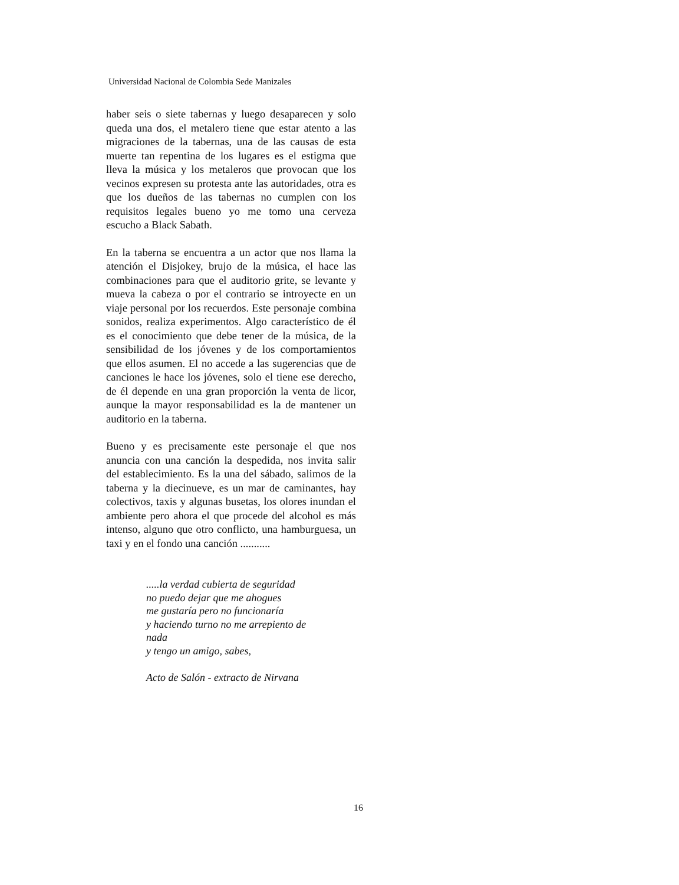Universidad Nacional de Colombia Sede Manizales
haber seis o siete tabernas y luego desaparecen y solo queda una dos, el metalero tiene que estar atento a las migraciones de la tabernas, una de las causas de esta muerte tan repentina de los lugares es el estigma que lleva la música y los metaleros que provocan que los vecinos expresen su protesta ante las autoridades, otra es que los dueños de las tabernas no cumplen con los requisitos legales bueno yo me tomo una cerveza escucho a Black Sabath.
En la taberna se encuentra a un actor que nos llama la atención el Disjokey, brujo de la música, el hace las combinaciones para que el auditorio grite, se levante y mueva la cabeza o por el contrario se introyecte en un viaje personal por los recuerdos. Este personaje combina sonidos, realiza experimentos. Algo característico de él es el conocimiento que debe tener de la música, de la sensibilidad de los jóvenes y de los comportamientos que ellos asumen. El no accede a las sugerencias que de canciones le hace los jóvenes, solo el tiene ese derecho, de él depende en una gran proporción la venta de licor, aunque la mayor responsabilidad es la de mantener un auditorio en la taberna.
Bueno y es precisamente este personaje el que nos anuncia con una canción la despedida, nos invita salir del establecimiento. Es la una del sábado, salimos de la taberna y la diecinueve, es un mar de caminantes, hay colectivos, taxis y algunas busetas, los olores inundan el ambiente pero ahora el que procede del alcohol es más intenso, alguno que otro conflicto, una hamburguesa, un taxi y en el fondo una canción ...........
.....la verdad cubierta de seguridad
no puedo dejar que me ahogues
me gustaría pero no funcionaría
y haciendo turno no me arrepiento de
nada
y tengo un amigo, sabes,
Acto de Salón - extracto de Nirvana
16